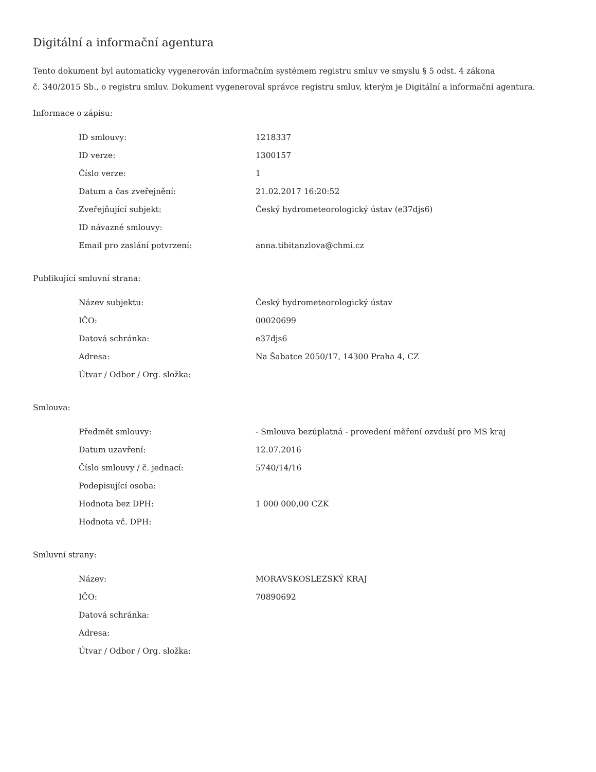Digitální a informační agentura
Tento dokument byl automaticky vygenerován informačním systémem registru smluv ve smyslu § 5 odst. 4 zákona
č. 340/2015 Sb., o registru smluv. Dokument vygeneroval správce registru smluv, kterým je Digitální a informační agentura.
Informace o zápisu:
| ID smlouvy: | 1218337 |
| ID verze: | 1300157 |
| Číslo verze: | 1 |
| Datum a čas zveřejnění: | 21.02.2017 16:20:52 |
| Zveřejňující subjekt: | Český hydrometeorologický ústav (e37djs6) |
| ID návazné smlouvy: | |
| Email pro zaslání potvrzení: | anna.tibitanzlova@chmi.cz |
Publikující smluvní strana:
| Název subjektu: | Český hydrometeorologický ústav |
| IČO: | 00020699 |
| Datová schránka: | e37djs6 |
| Adresa: | Na Šabatce 2050/17, 14300 Praha 4, CZ |
| Útvar / Odbor / Org. složka: | |
Smlouva:
| Předmět smlouvy: | - Smlouva bezúplatná - provedení měření ozvduší pro MS kraj |
| Datum uzavření: | 12.07.2016 |
| Číslo smlouvy / č. jednací: | 5740/14/16 |
| Podepisující osoba: | |
| Hodnota bez DPH: | 1 000 000,00 CZK |
| Hodnota vč. DPH: | |
Smluvní strany:
| Název: | MORAVSKOSLEZSKÝ KRAJ |
| IČO: | 70890692 |
| Datová schránka: | |
| Adresa: | |
| Útvar / Odbor / Org. složka: | |